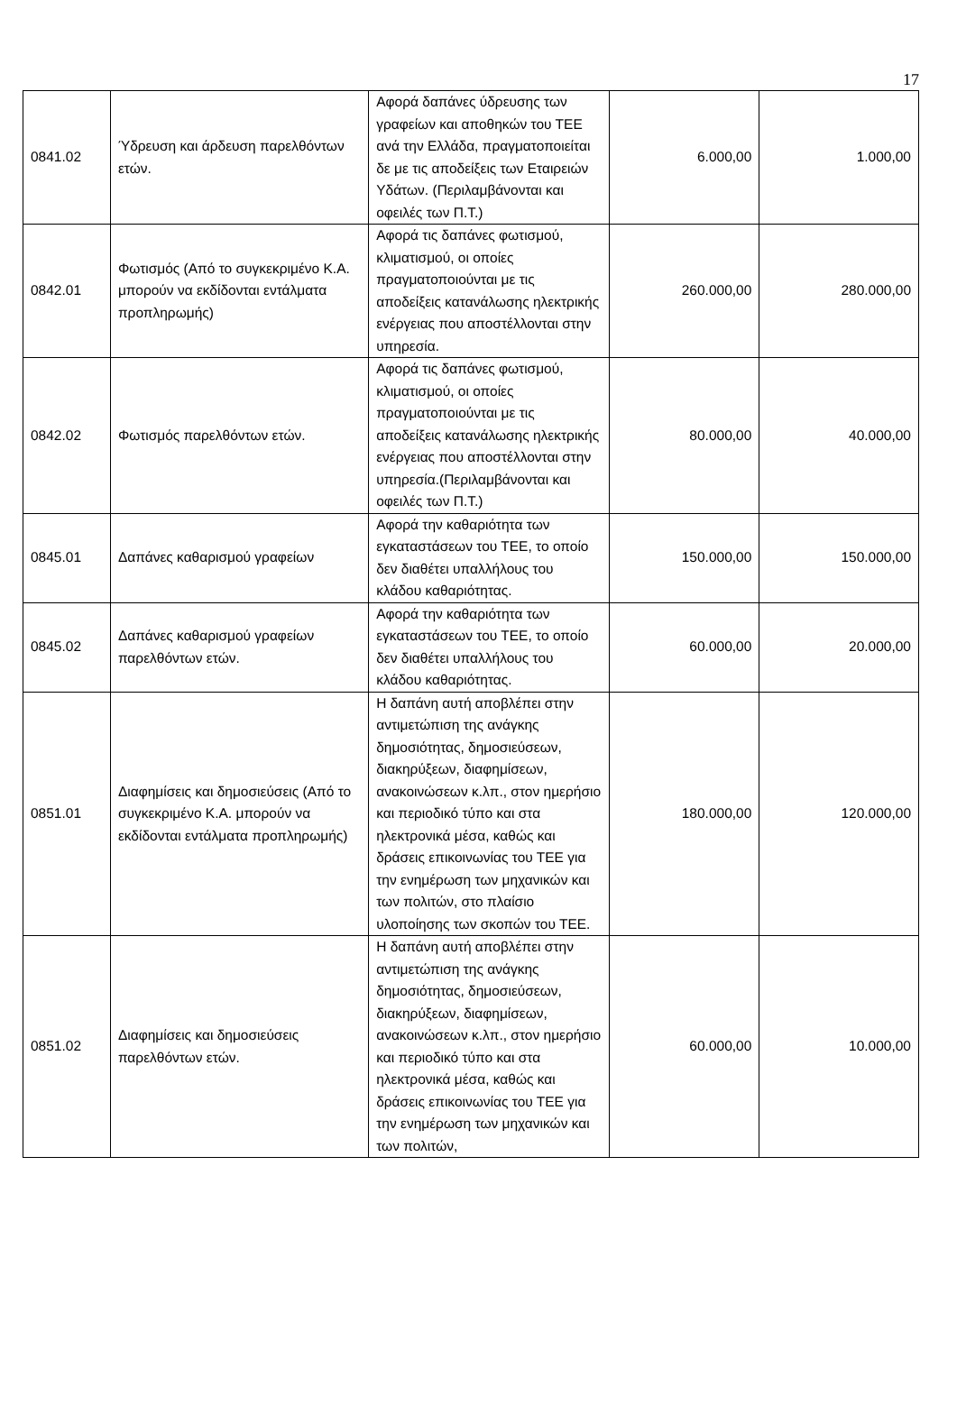17
| 0841.02 | Ύδρευση και άρδευση παρελθόντων ετών. | Αφορά δαπάνες ύδρευσης των γραφείων και αποθηκών του ΤΕΕ ανά την Ελλάδα, πραγματοποιείται δε με τις αποδείξεις των Εταιρειών Υδάτων. (Περιλαμβάνονται και οφειλές των Π.Τ.) | 6.000,00 | 1.000,00 |
| 0842.01 | Φωτισμός (Από το συγκεκριμένο Κ.Α. μπορούν να εκδίδονται εντάλματα προπληρωμής) | Αφορά τις δαπάνες φωτισμού, κλιματισμού, οι οποίες πραγματοποιούνται με τις αποδείξεις κατανάλωσης ηλεκτρικής ενέργειας που αποστέλλονται στην υπηρεσία. | 260.000,00 | 280.000,00 |
| 0842.02 | Φωτισμός παρελθόντων ετών. | Αφορά τις δαπάνες φωτισμού, κλιματισμού, οι οποίες πραγματοποιούνται με τις αποδείξεις κατανάλωσης ηλεκτρικής ενέργειας που αποστέλλονται στην υπηρεσία.(Περιλαμβάνονται και οφειλές των Π.Τ.) | 80.000,00 | 40.000,00 |
| 0845.01 | Δαπάνες καθαρισμού γραφείων | Αφορά την καθαριότητα των εγκαταστάσεων του ΤΕΕ, το οποίο δεν διαθέτει υπαλλήλους του κλάδου καθαριότητας. | 150.000,00 | 150.000,00 |
| 0845.02 | Δαπάνες καθαρισμού γραφείων παρελθόντων ετών. | Αφορά την καθαριότητα των εγκαταστάσεων του ΤΕΕ, το οποίο δεν διαθέτει υπαλλήλους του κλάδου καθαριότητας. | 60.000,00 | 20.000,00 |
| 0851.01 | Διαφημίσεις και δημοσιεύσεις (Από το συγκεκριμένο Κ.Α. μπορούν να εκδίδονται εντάλματα προπληρωμής) | Η δαπάνη αυτή αποβλέπει στην αντιμετώπιση της ανάγκης δημοσιότητας, δημοσιεύσεων, διακηρύξεων, διαφημίσεων, ανακοινώσεων κ.λπ., στον ημερήσιο και περιοδικό τύπο και στα ηλεκτρονικά μέσα, καθώς και δράσεις επικοινωνίας του ΤΕΕ για την ενημέρωση των μηχανικών και των πολιτών, στο πλαίσιο υλοποίησης των σκοπών του ΤΕΕ. | 180.000,00 | 120.000,00 |
| 0851.02 | Διαφημίσεις και δημοσιεύσεις παρελθόντων ετών. | Η δαπάνη αυτή αποβλέπει στην αντιμετώπιση της ανάγκης δημοσιότητας, δημοσιεύσεων, διακηρύξεων, διαφημίσεων, ανακοινώσεων κ.λπ., στον ημερήσιο και περιοδικό τύπο και στα ηλεκτρονικά μέσα, καθώς και δράσεις επικοινωνίας του ΤΕΕ για την ενημέρωση των μηχανικών και των πολιτών, | 60.000,00 | 10.000,00 |